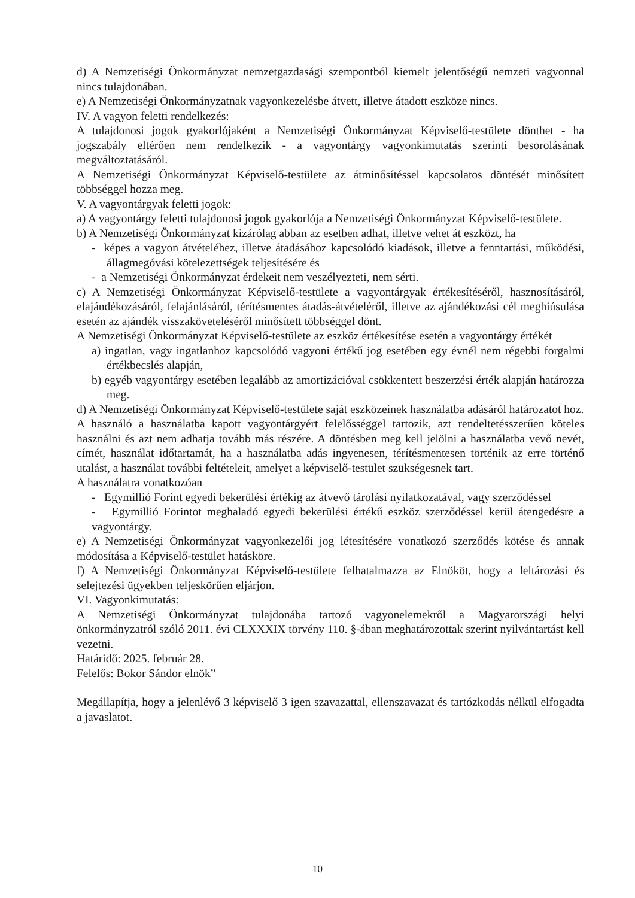d) A Nemzetiségi Önkormányzat nemzetgazdasági szempontból kiemelt jelentőségű nemzeti vagyonnal nincs tulajdonában.
e) A Nemzetiségi Önkormányzatnak vagyonkezelésbe átvett, illetve átadott eszköze nincs.
IV. A vagyon feletti rendelkezés:
A tulajdonosi jogok gyakorlójaként a Nemzetiségi Önkormányzat Képviselő-testülete dönthet - ha jogszabály eltérően nem rendelkezik - a vagyontárgy vagyonkimutatás szerinti besorolásának megváltoztatásáról.
A Nemzetiségi Önkormányzat Képviselő-testülete az átminősítéssel kapcsolatos döntését minősített többséggel hozza meg.
V. A vagyontárgyak feletti jogok:
a) A vagyontárgy feletti tulajdonosi jogok gyakorlója a Nemzetiségi Önkormányzat Képviselő-testülete.
b) A Nemzetiségi Önkormányzat kizárólag abban az esetben adhat, illetve vehet át eszközt, ha
- képes a vagyon átvételéhez, illetve átadásához kapcsolódó kiadások, illetve a fenntartási, működési, állagmegóvási kötelezettségek teljesítésére és
- a Nemzetiségi Önkormányzat érdekeit nem veszélyezteti, nem sérti.
c) A Nemzetiségi Önkormányzat Képviselő-testülete a vagyontárgyak értékesítéséről, hasznosításáról, elajándékozásáról, felajánlásáról, térítésmentes átadás-átvételéről, illetve az ajándékozási cél meghiúsulása esetén az ajándék visszaköveteléséről minősített többséggel dönt.
A Nemzetiségi Önkormányzat Képviselő-testülete az eszköz értékesítése esetén a vagyontárgy értékét
a) ingatlan, vagy ingatlanhoz kapcsolódó vagyoni értékű jog esetében egy évnél nem régebbi forgalmi értékbecslés alapján,
b) egyéb vagyontárgy esetében legalább az amortizációval csökkentett beszerzési érték alapján határozza meg.
d) A Nemzetiségi Önkormányzat Képviselő-testülete saját eszközeinek használatba adásáról határozatot hoz.
A használó a használatba kapott vagyontárgyért felelősséggel tartozik, azt rendeltetésszerűen köteles használni és azt nem adhatja tovább más részére. A döntésben meg kell jelölni a használatba vevő nevét, címét, használat időtartamát, ha a használatba adás ingyenesen, térítésmentesen történik az erre történő utalást, a használat további feltételeit, amelyet a képviselő-testület szükségesnek tart.
A használatra vonatkozóan
- Egymillió Forint egyedi bekerülési értékig az átvevő tárolási nyilatkozatával, vagy szerződéssel
- Egymillió Forintot meghaladó egyedi bekerülési értékű eszköz szerződéssel kerül átengedésre a vagyontárgy.
e) A Nemzetiségi Önkormányzat vagyonkezelői jog létesítésére vonatkozó szerződés kötése és annak módosítása a Képviselő-testület hatásköre.
f) A Nemzetiségi Önkormányzat Képviselő-testülete felhatalmazza az Elnököt, hogy a leltározási és selejtezési ügyekben teljeskörűen eljárjon.
VI. Vagyonkimutatás:
A Nemzetiségi Önkormányzat tulajdonába tartozó vagyonelemekről a Magyarországi helyi önkormányzatról szóló 2011. évi CLXXXIX törvény 110. §-ában meghatározottak szerint nyilvántartást kell vezetni.
Határidő: 2025. február 28.
Felelős: Bokor Sándor elnök”
Megállapítja, hogy a jelenlévő 3 képviselő 3 igen szavazattal, ellenszavazat és tartózkodás nélkül elfogadta a javaslatot.
10